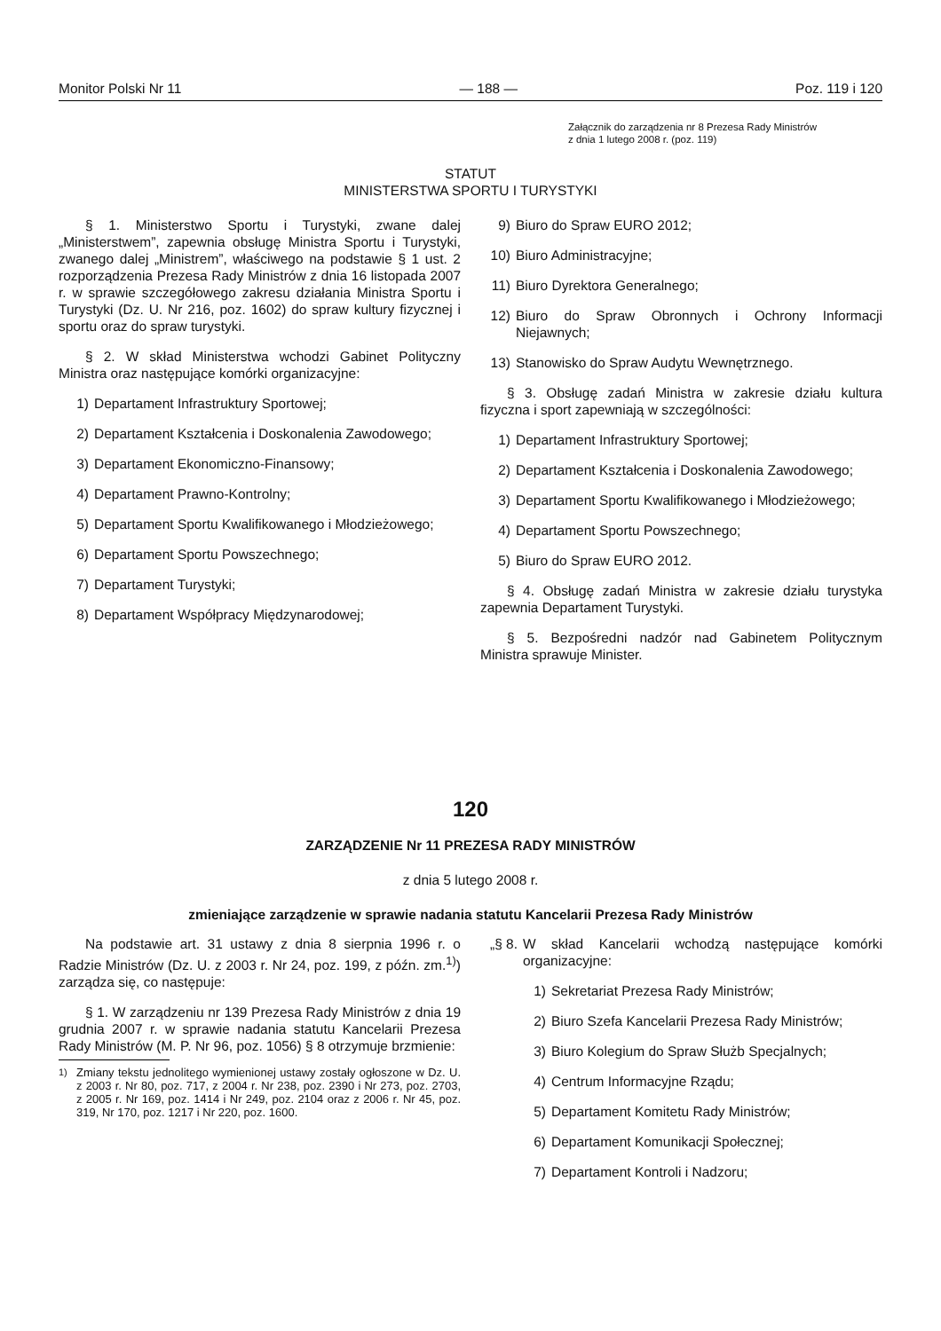Monitor Polski Nr 11 — 188 — Poz. 119 i 120
Załącznik do zarządzenia nr 8 Prezesa Rady Ministrów
z dnia 1 lutego 2008 r. (poz. 119)
STATUT
MINISTERSTWA SPORTU I TURYSTYKI
§ 1. Ministerstwo Sportu i Turystyki, zwane dalej „Ministerstwem”, zapewnia obsługę Ministra Sportu i Turystyki, zwanego dalej „Ministrem”, właściwego na podstawie § 1 ust. 2 rozporządzenia Prezesa Rady Ministrów z dnia 16 listopada 2007 r. w sprawie szczegółowego zakresu działania Ministra Sportu i Turystyki (Dz. U. Nr 216, poz. 1602) do spraw kultury fizycznej i sportu oraz do spraw turystyki.
§ 2. W skład Ministerstwa wchodzi Gabinet Polityczny Ministra oraz następujące komórki organizacyjne:
1) Departament Infrastruktury Sportowej;
2) Departament Kształcenia i Doskonalenia Zawodowego;
3) Departament Ekonomiczno-Finansowy;
4) Departament Prawno-Kontrolny;
5) Departament Sportu Kwalifikowanego i Młodzieżowego;
6) Departament Sportu Powszechnego;
7) Departament Turystyki;
8) Departament Współpracy Międzynarodowej;
9) Biuro do Spraw EURO 2012;
10) Biuro Administracyjne;
11) Biuro Dyrektora Generalnego;
12) Biuro do Spraw Obronnych i Ochrony Informacji Niejawnych;
13) Stanowisko do Spraw Audytu Wewnętrznego.
§ 3. Obsługę zadań Ministra w zakresie działu kultura fizyczna i sport zapewniają w szczególności:
1) Departament Infrastruktury Sportowej;
2) Departament Kształcenia i Doskonalenia Zawodowego;
3) Departament Sportu Kwalifikowanego i Młodzieżowego;
4) Departament Sportu Powszechnego;
5) Biuro do Spraw EURO 2012.
§ 4. Obsługę zadań Ministra w zakresie działu turystyka zapewnia Departament Turystyki.
§ 5. Bezpośredni nadzór nad Gabinetem Politycznym Ministra sprawuje Minister.
120
ZARZĄDZENIE Nr 11 PREZESA RADY MINISTRÓW
z dnia 5 lutego 2008 r.
zmieniające zarządzenie w sprawie nadania statutu Kancelarii Prezesa Rady Ministrów
Na podstawie art. 31 ustawy z dnia 8 sierpnia 1996 r. o Radzie Ministrów (Dz. U. z 2003 r. Nr 24, poz. 199, z późn. zm.<sup>1)</sup>) zarządza się, co następuje:
§ 1. W zarządzeniu nr 139 Prezesa Rady Ministrów z dnia 19 grudnia 2007 r. w sprawie nadania statutu Kancelarii Prezesa Rady Ministrów (M. P. Nr 96, poz. 1056) § 8 otrzymuje brzmienie:
<sup>1)</sup> Zmiany tekstu jednolitego wymienionej ustawy zostały ogłoszone w Dz. U. z 2003 r. Nr 80, poz. 717, z 2004 r. Nr 238, poz. 2390 i Nr 273, poz. 2703, z 2005 r. Nr 169, poz. 1414 i Nr 249, poz. 2104 oraz z 2006 r. Nr 45, poz. 319, Nr 170, poz. 1217 i Nr 220, poz. 1600.
„§ 8. W skład Kancelarii wchodzą następujące komórki organizacyjne:
1) Sekretariat Prezesa Rady Ministrów;
2) Biuro Szefa Kancelarii Prezesa Rady Ministrów;
3) Biuro Kolegium do Spraw Służb Specjalnych;
4) Centrum Informacyjne Rządu;
5) Departament Komitetu Rady Ministrów;
6) Departament Komunikacji Społecznej;
7) Departament Kontroli i Nadzoru;